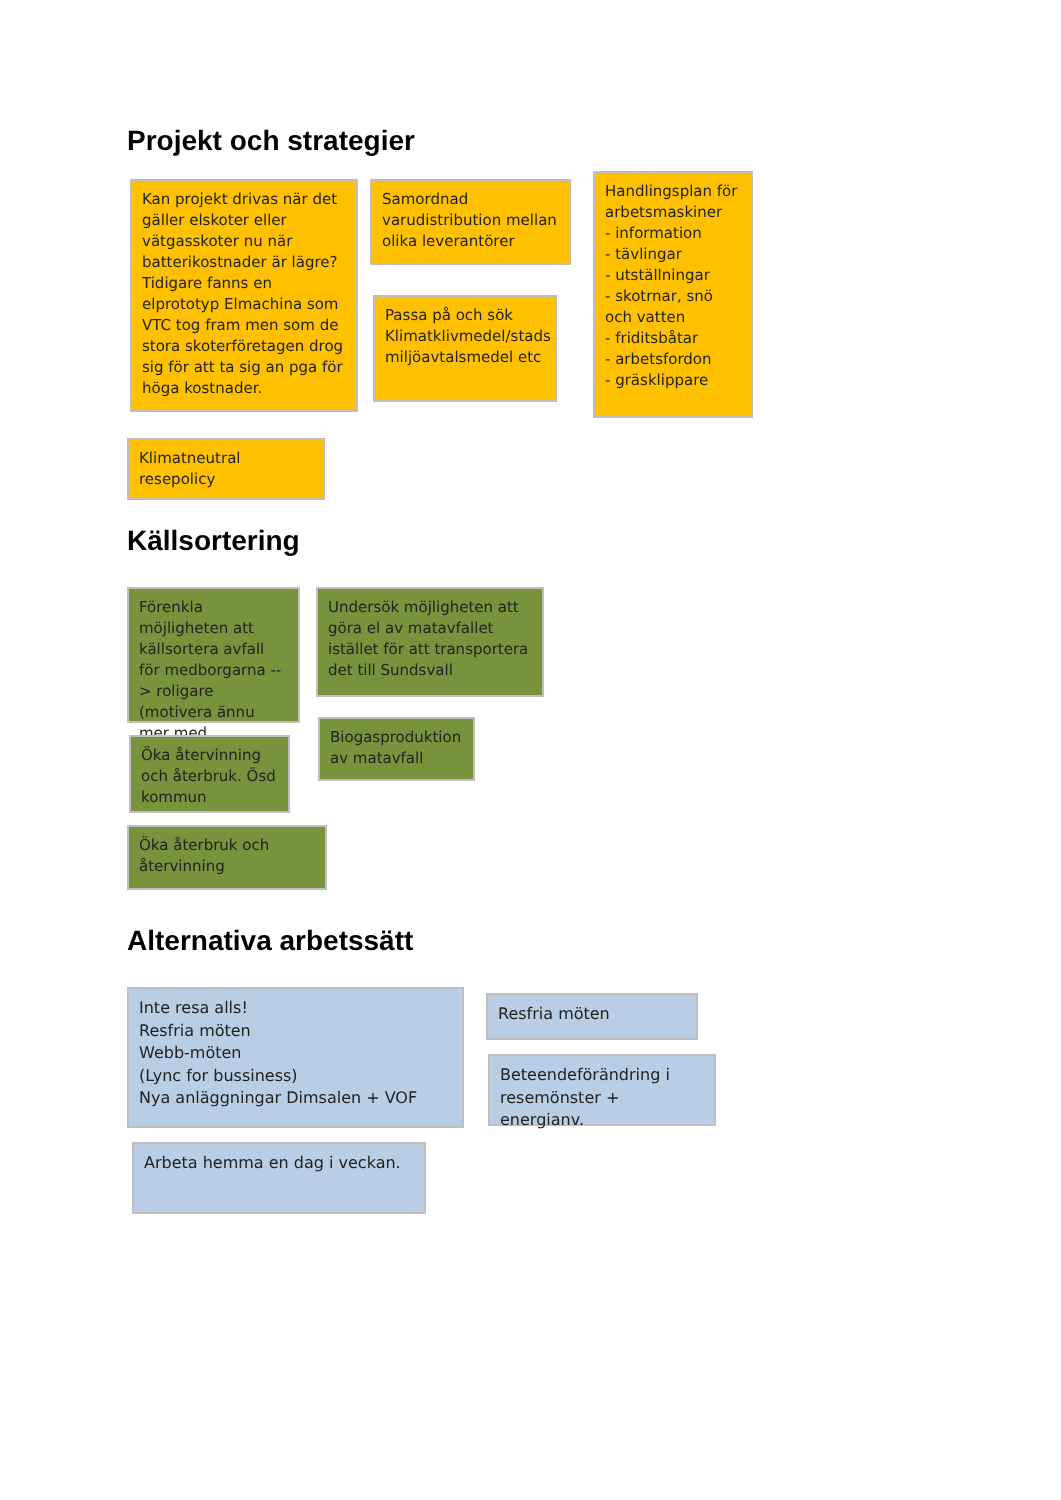Projekt och strategier
Kan projekt drivas när det gäller elskoter eller vätgasskoter nu när batterikostnader är lägre? Tidigare fanns en elprototyp Elmachina som VTC tog fram men som de stora skoterföretagen drog sig för att ta sig an pga för höga kostnader.
Samordnad varudistribution mellan olika leverantörer
Passa på och sök Klimatklivmedel/stads miljöavtalsmedel etc
Handlingsplan för arbetsmaskiner
- information
- tävlingar
- utställningar
- skotrnar, snö och vatten
- friditsbåtar
- arbetsfordon
- gräsklippare
Klimatneutral resepolicy
Källsortering
Förenkla möjligheten att källsortera avfall för medborgarna --> roligare (motivera ännu mer med
Öka återvinning och återbruk. Ösd kommun
Undersök möjligheten att göra el av matavfallet istället för att transportera det till Sundsvall
Biogasproduktion av matavfall
Öka återbruk och återvinning
Alternativa arbetssätt
Inte resa alls!
Resfria möten
Webb-möten
(Lync for bussiness)
Nya anläggningar Dimsalen + VOF
Resfria möten
Beteendeförändring i resemönster + energianv.
Arbeta hemma en dag i veckan.